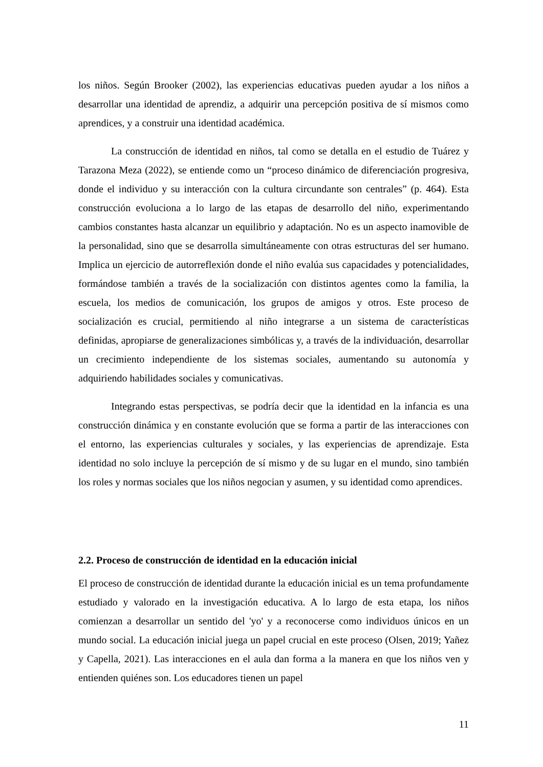los niños. Según Brooker (2002), las experiencias educativas pueden ayudar a los niños a desarrollar una identidad de aprendiz, a adquirir una percepción positiva de sí mismos como aprendices, y a construir una identidad académica.
La construcción de identidad en niños, tal como se detalla en el estudio de Tuárez y Tarazona Meza (2022), se entiende como un “proceso dinámico de diferenciación progresiva, donde el individuo y su interacción con la cultura circundante son centrales” (p. 464). Esta construcción evoluciona a lo largo de las etapas de desarrollo del niño, experimentando cambios constantes hasta alcanzar un equilibrio y adaptación. No es un aspecto inamovible de la personalidad, sino que se desarrolla simultáneamente con otras estructuras del ser humano. Implica un ejercicio de autorreflexión donde el niño evalúa sus capacidades y potencialidades, formándose también a través de la socialización con distintos agentes como la familia, la escuela, los medios de comunicación, los grupos de amigos y otros. Este proceso de socialización es crucial, permitiendo al niño integrarse a un sistema de características definidas, apropiarse de generalizaciones simbólicas y, a través de la individuación, desarrollar un crecimiento independiente de los sistemas sociales, aumentando su autonomía y adquiriendo habilidades sociales y comunicativas.
Integrando estas perspectivas, se podría decir que la identidad en la infancia es una construcción dinámica y en constante evolución que se forma a partir de las interacciones con el entorno, las experiencias culturales y sociales, y las experiencias de aprendizaje. Esta identidad no solo incluye la percepción de sí mismo y de su lugar en el mundo, sino también los roles y normas sociales que los niños negocian y asumen, y su identidad como aprendices.
2.2. Proceso de construcción de identidad en la educación inicial
El proceso de construcción de identidad durante la educación inicial es un tema profundamente estudiado y valorado en la investigación educativa. A lo largo de esta etapa, los niños comienzan a desarrollar un sentido del 'yo' y a reconocerse como individuos únicos en un mundo social. La educación inicial juega un papel crucial en este proceso (Olsen, 2019; Yañez y Capella, 2021). Las interacciones en el aula dan forma a la manera en que los niños ven y entienden quiénes son. Los educadores tienen un papel
11